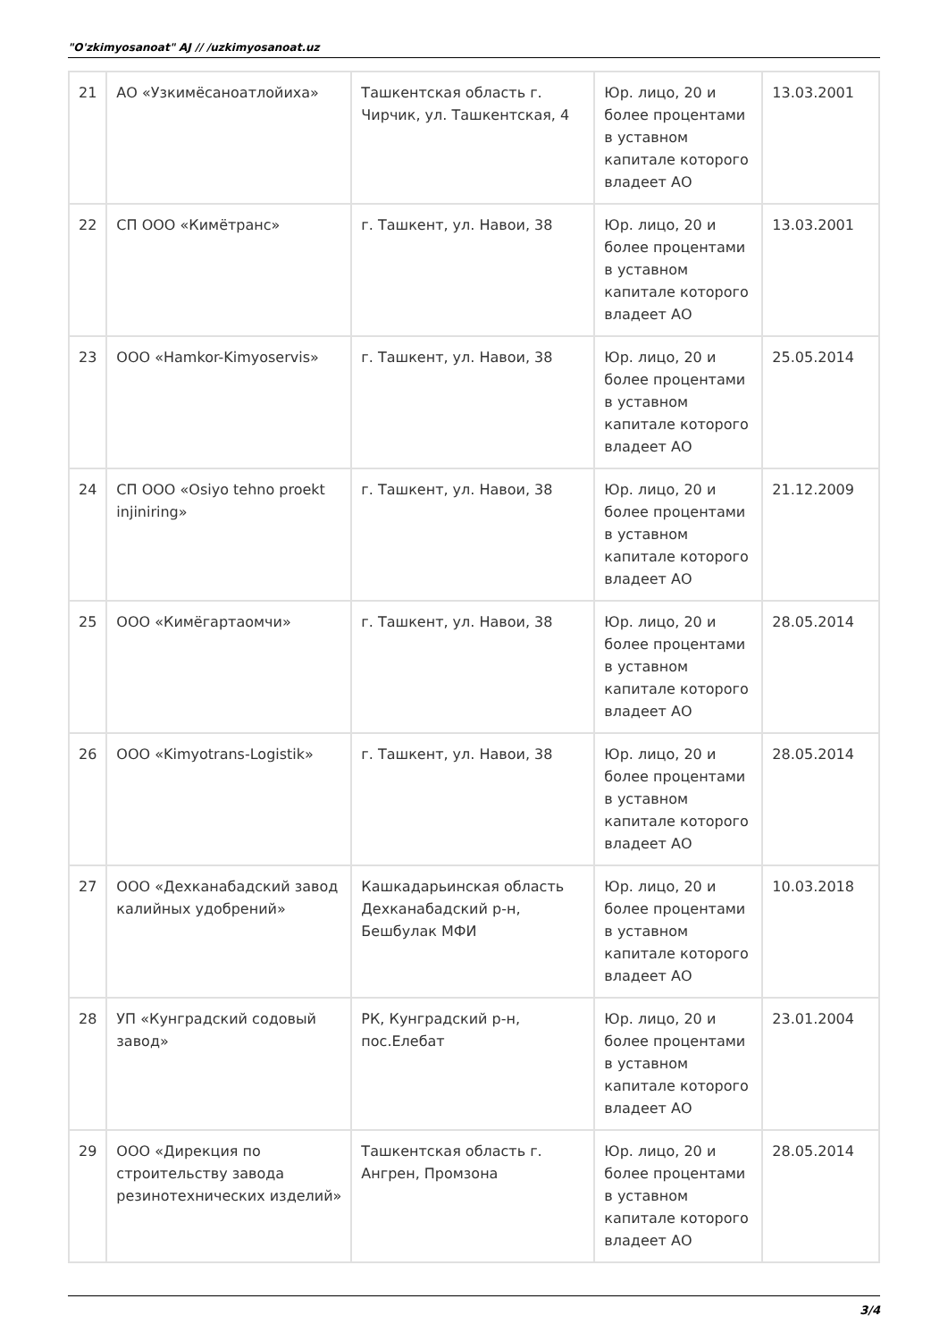"O'zkimyosanoat" AJ // /uzkimyosanoat.uz
| 21 | АО «Узкимёсаноатлойиха» | Ташкентская область г. Чирчик, ул. Ташкентская, 4 | Юр. лицо, 20 и более процентами в уставном капитале которого владеет АО | 13.03.2001 |
| 22 | СП ООО «Кимётранс» | г. Ташкент, ул. Навои, 38 | Юр. лицо, 20 и более процентами в уставном капитале которого владеет АО | 13.03.2001 |
| 23 | ООО «Hamkor-Kimyoservis» | г. Ташкент, ул. Навои, 38 | Юр. лицо, 20 и более процентами в уставном капитале которого владеет АО | 25.05.2014 |
| 24 | СП ООО «Osiyo tehno proekt injiniring» | г. Ташкент, ул. Навои, 38 | Юр. лицо, 20 и более процентами в уставном капитале которого владеет АО | 21.12.2009 |
| 25 | ООО «Кимёгартаомчи» | г. Ташкент, ул. Навои, 38 | Юр. лицо, 20 и более процентами в уставном капитале которого владеет АО | 28.05.2014 |
| 26 | ООО «Kimyotrans-Logistik» | г. Ташкент, ул. Навои, 38 | Юр. лицо, 20 и более процентами в уставном капитале которого владеет АО | 28.05.2014 |
| 27 | ООО «Дехканабадский завод калийных удобрений» | Кашкадарьинская область Дехканабадский р-н, Бешбулак МФИ | Юр. лицо, 20 и более процентами в уставном капитале которого владеет АО | 10.03.2018 |
| 28 | УП «Кунградский содовый завод» | РК, Кунградский р-н, пос.Елебат | Юр. лицо, 20 и более процентами в уставном капитале которого владеет АО | 23.01.2004 |
| 29 | ООО «Дирекция по строительству завода резинотехнических изделий» | Ташкентская область г. Ангрен, Промзона | Юр. лицо, 20 и более процентами в уставном капитале которого владеет АО | 28.05.2014 |
3/4